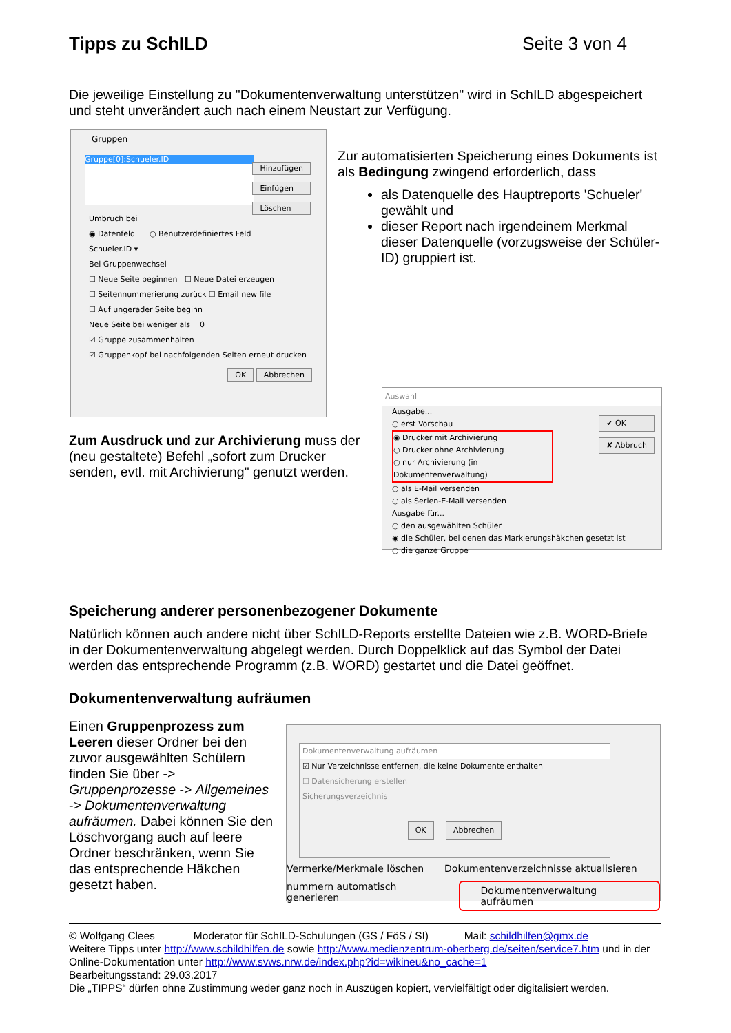Tipps zu SchILD Seite 3 von 4
Die jeweilige Einstellung zu "Dokumentenverwaltung unterstützen" wird in SchILD abgespeichert und steht unverändert auch nach einem Neustart zur Verfügung.
Gruppen
Gruppe[0]:Schueler.ID
Hinzufügen
Einfügen
Löschen
Umbruch bei
◉ Datenfeld ○ Benutzerdefiniertes Feld
Schueler.ID ▾
Bei Gruppenwechsel
☐ Neue Seite beginnen ☐ Neue Datei erzeugen
☐ Seitennummerierung zurück ☐ Email new file
☐ Auf ungerader Seite beginn
Neue Seite bei weniger als 0
☑ Gruppe zusammenhalten
☑ Gruppenkopf bei nachfolgenden Seiten erneut drucken
OK Abbrechen
Zur automatisierten Speicherung eines Dokuments ist als Bedingung zwingend erforderlich, dass
als Datenquelle des Hauptreports 'Schueler' gewählt und
dieser Report nach irgendeinem Merkmal dieser Datenquelle (vorzugsweise der Schüler-ID) gruppiert ist.
Zum Ausdruck und zur Archivierung muss der (neu gestaltete) Befehl „sofort zum Drucker senden, evtl. mit Archivierung" genutzt werden.
Auswahl
Ausgabe...
○ erst Vorschau
◉ Drucker mit Archivierung
○ Drucker ohne Archivierung
○ nur Archivierung (in Dokumentenverwaltung)
○ als E-Mail versenden
○ als Serien-E-Mail versenden
Ausgabe für...
○ den ausgewählten Schüler
◉ die Schüler, bei denen das Markierungshäkchen gesetzt ist
○ die ganze Gruppe
✔ OK
✘ Abbruch
Speicherung anderer personenbezogener Dokumente
Natürlich können auch andere nicht über SchILD-Reports erstellte Dateien wie z.B. WORD-Briefe in der Dokumentenverwaltung abgelegt werden. Durch Doppelklick auf das Symbol der Datei werden das entsprechende Programm (z.B. WORD) gestartet und die Datei geöffnet.
Dokumentenverwaltung aufräumen
Einen Gruppenprozess zum Leeren dieser Ordner bei den zuvor ausgewählten Schülern finden Sie über -> Gruppenprozesse -> Allgemeines -> Dokumentenverwaltung aufräumen. Dabei können Sie den Löschvorgang auch auf leere Ordner beschränken, wenn Sie das entsprechende Häkchen gesetzt haben.
Dokumentenverwaltung aufräumen
☑ Nur Verzeichnisse entfernen, die keine Dokumente enthalten
☐ Datensicherung erstellen
Sicherungsverzeichnis
OK Abbrechen
Vermerke/Merkmale löschen Dokumentenverzeichnisse aktualisieren
nummern automatisch generieren Dokumentenverwaltung aufräumen
© Wolfgang Clees Moderator für SchILD-Schulungen (GS / FöS / SI) Mail: schildhilfen@gmx.de
Weitere Tipps unter http://www.schildhilfen.de sowie http://www.medienzentrum-oberberg.de/seiten/service7.htm und in der Online-Dokumentation unter http://www.svws.nrw.de/index.php?id=wikineu&no_cache=1
Bearbeitungsstand: 29.03.2017
Die „TIPPS“ dürfen ohne Zustimmung weder ganz noch in Auszügen kopiert, vervielfältigt oder digitalisiert werden.